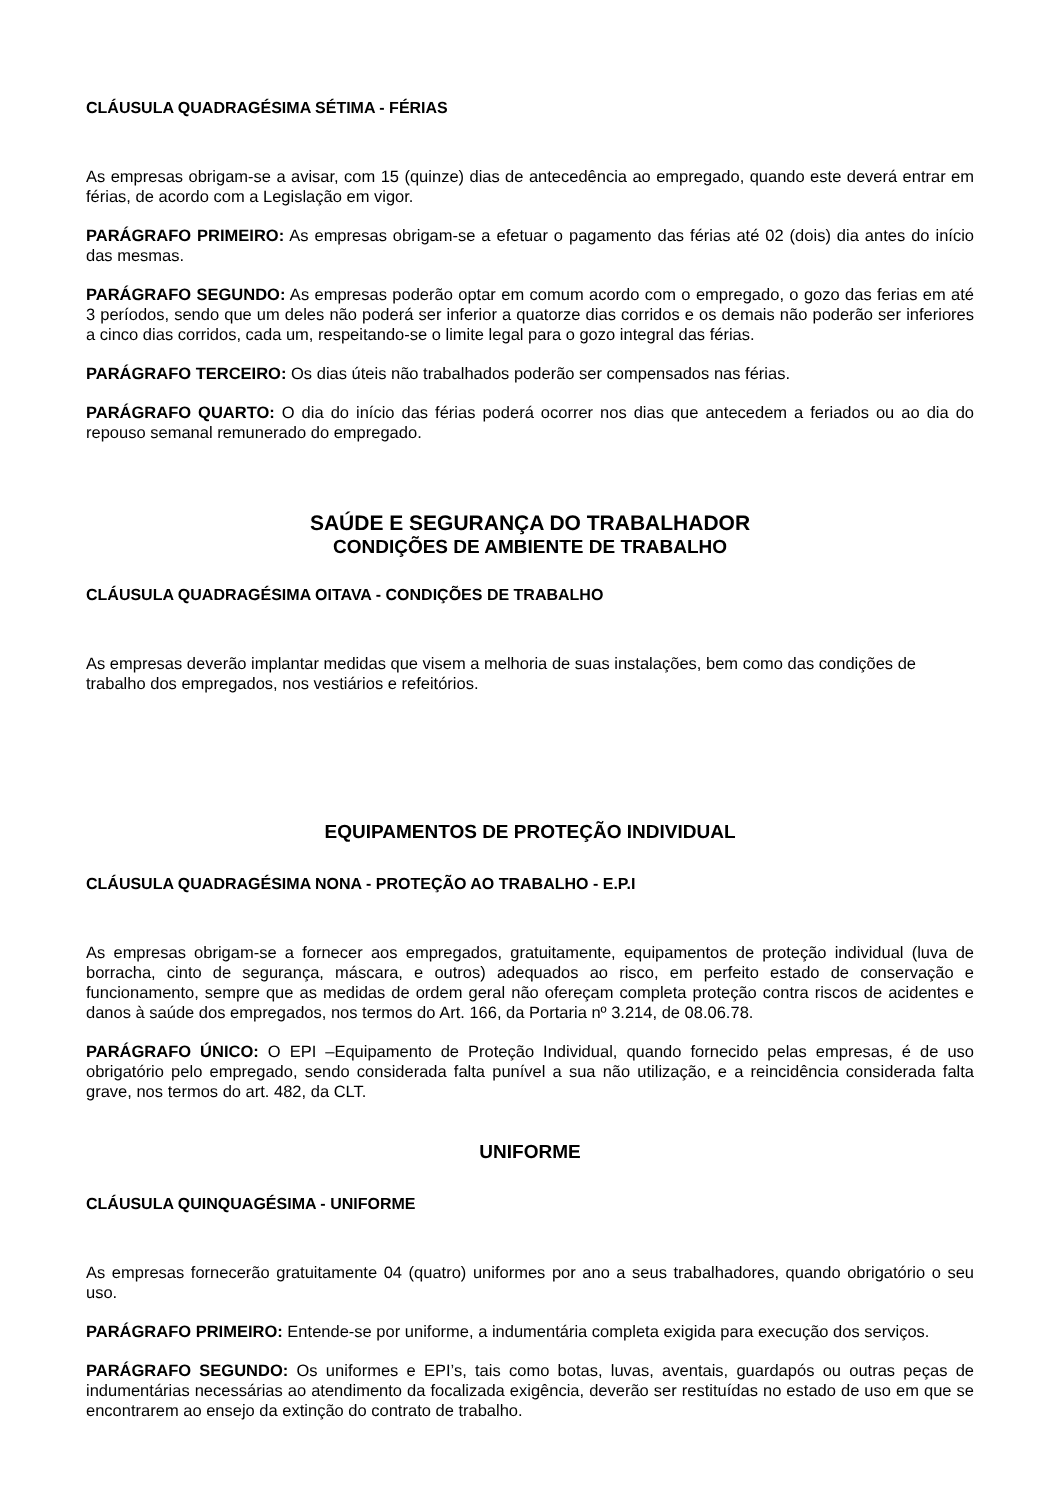CLÁUSULA QUADRAGÉSIMA SÉTIMA - FÉRIAS
As empresas obrigam-se a avisar, com 15 (quinze) dias de antecedência ao empregado, quando este deverá entrar em férias, de acordo com a Legislação em vigor.
PARÁGRAFO PRIMEIRO: As empresas obrigam-se a efetuar o pagamento das férias até 02 (dois) dia antes do início das mesmas.
PARÁGRAFO SEGUNDO: As empresas poderão optar em comum acordo com o empregado, o gozo das ferias em até 3 períodos, sendo que um deles não poderá ser inferior a quatorze dias corridos e os demais não poderão ser inferiores a cinco dias corridos, cada um, respeitando-se o limite legal para o gozo integral das férias.
PARÁGRAFO TERCEIRO: Os dias úteis não trabalhados poderão ser compensados nas férias.
PARÁGRAFO QUARTO: O dia do início das férias poderá ocorrer nos dias que antecedem a feriados ou ao dia do repouso semanal remunerado do empregado.
SAÚDE E SEGURANÇA DO TRABALHADOR
CONDIÇÕES DE AMBIENTE DE TRABALHO
CLÁUSULA QUADRAGÉSIMA OITAVA - CONDIÇÕES DE TRABALHO
As empresas deverão implantar medidas que visem a melhoria de suas instalações, bem como das condições de trabalho dos empregados, nos vestiários e refeitórios.
EQUIPAMENTOS DE PROTEÇÃO INDIVIDUAL
CLÁUSULA QUADRAGÉSIMA NONA - PROTEÇÃO AO TRABALHO - E.P.I
As empresas obrigam-se a fornecer aos empregados, gratuitamente, equipamentos de proteção individual (luva de borracha, cinto de segurança, máscara, e outros) adequados ao risco, em perfeito estado de conservação e funcionamento, sempre que as medidas de ordem geral não ofereçam completa proteção contra riscos de acidentes e danos à saúde dos empregados, nos termos do Art. 166, da Portaria nº 3.214, de 08.06.78.
PARÁGRAFO ÚNICO: O EPI –Equipamento de Proteção Individual, quando fornecido pelas empresas, é de uso obrigatório pelo empregado, sendo considerada falta punível a sua não utilização, e a reincidência considerada falta grave, nos termos do art. 482, da CLT.
UNIFORME
CLÁUSULA QUINQUAGÉSIMA - UNIFORME
As empresas fornecerão gratuitamente 04 (quatro) uniformes por ano a seus trabalhadores, quando obrigatório o seu uso.
PARÁGRAFO PRIMEIRO: Entende-se por uniforme, a indumentária completa exigida para execução dos serviços.
PARÁGRAFO SEGUNDO: Os uniformes e EPI’s, tais como botas, luvas, aventais, guardapós ou outras peças de indumentárias necessárias ao atendimento da focalizada exigência, deverão ser restituídas no estado de uso em que se encontrarem ao ensejo da extinção do contrato de trabalho.